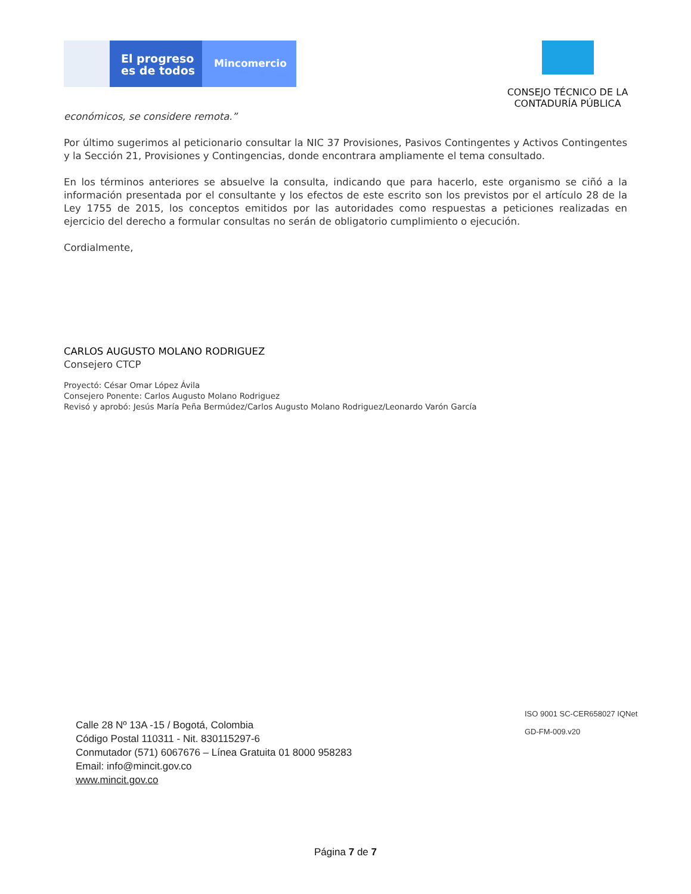El progreso es de todos
Mincomercio
CONSEJO TÉCNICO DE LA
CONTADURÍA PÚBLICA
económicos, se considere remota.”
Por último sugerimos al peticionario consultar la NIC 37 Provisiones, Pasivos Contingentes y Activos Contingentes y la Sección 21, Provisiones y Contingencias, donde encontrara ampliamente el tema consultado.
En los términos anteriores se absuelve la consulta, indicando que para hacerlo, este organismo se ciñó a la información presentada por el consultante y los efectos de este escrito son los previstos por el artículo 28 de la Ley 1755 de 2015, los conceptos emitidos por las autoridades como respuestas a peticiones realizadas en ejercicio del derecho a formular consultas no serán de obligatorio cumplimiento o ejecución.
Cordialmente,
CARLOS AUGUSTO MOLANO RODRIGUEZ
Consejero CTCP
Proyectó: César Omar López Ávila
Consejero Ponente: Carlos Augusto Molano Rodriguez
Revisó y aprobó: Jesús María Peña Bermúdez/Carlos Augusto Molano Rodriguez/Leonardo Varón García
Calle 28 Nº 13A -15 / Bogotá, Colombia
Código Postal 110311 - Nit. 830115297-6
Conmutador (571) 6067676 – Línea Gratuita 01 8000 958283
Email: info@mincit.gov.co
www.mincit.gov.co
ISO 9001 SC-CER658027 IQNet
GD-FM-009.v20
Página 7 de 7